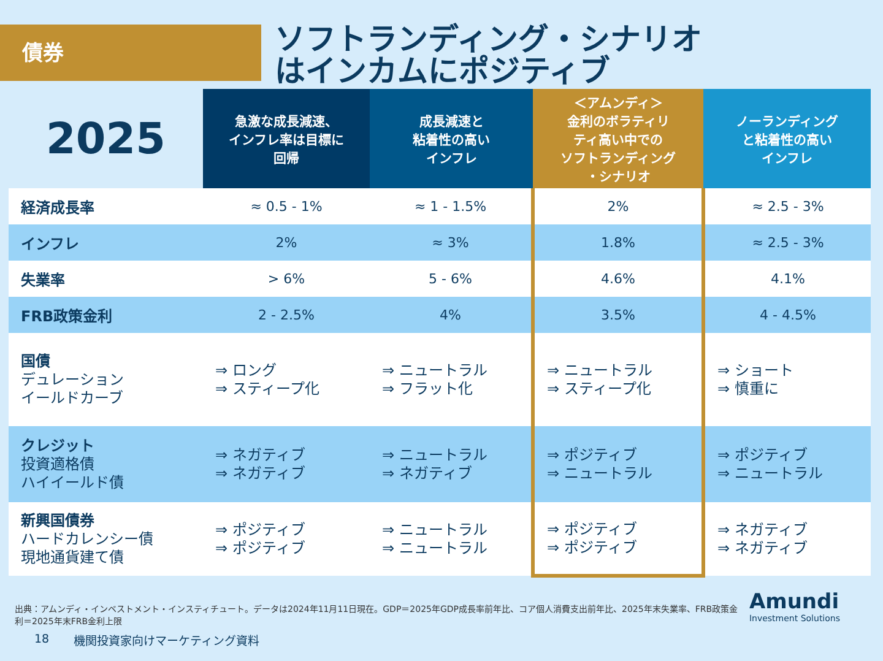債券
ソフトランディング・シナリオ
はインカムにポジティブ
| 2025 | 急激な成長減速、 インフレ率は目標に 回帰 | 成長減速と 粘着性の高い インフレ | ＜アムンディ＞ 金利のボラティリ ティ高い中での ソフトランディング ・シナリオ | ノーランディング と粘着性の高い インフレ |
| --- | --- | --- | --- | --- |
| 経済成長率 | ≈ 0.5 - 1% | ≈ 1 - 1.5% | 2% | ≈ 2.5 - 3% |
| インフレ | 2% | ≈ 3% | 1.8% | ≈ 2.5 - 3% |
| 失業率 | > 6% | 5 - 6% | 4.6% | 4.1% |
| FRB政策金利 | 2 - 2.5% | 4% | 3.5% | 4 - 4.5% |
| 国債 デュレーション イールドカーブ | ⇒ ロング ⇒ スティープ化 | ⇒ ニュートラル ⇒ フラット化 | ⇒ ニュートラル ⇒ スティープ化 | ⇒ ショート ⇒ 慎重に |
| クレジット 投資適格債 ハイイールド債 | ⇒ ネガティブ ⇒ ネガティブ | ⇒ ニュートラル ⇒ ネガティブ | ⇒ ポジティブ ⇒ ニュートラル | ⇒ ポジティブ ⇒ ニュートラル |
| 新興国債券 ハードカレンシー債 現地通貨建て債 | ⇒ ポジティブ ⇒ ポジティブ | ⇒ ニュートラル ⇒ ニュートラル | ⇒ ポジティブ ⇒ ポジティブ | ⇒ ネガティブ ⇒ ネガティブ |
出典：アムンディ・インベストメント・インスティチュート。データは2024年11月11日現在。GDP＝2025年GDP成長率前年比、コア個人消費支出前年比、2025年末失業率、FRB政策金利＝2025年末FRB金利上限
18 機関投資家向けマーケティング資料
Amundi
Investment Solutions